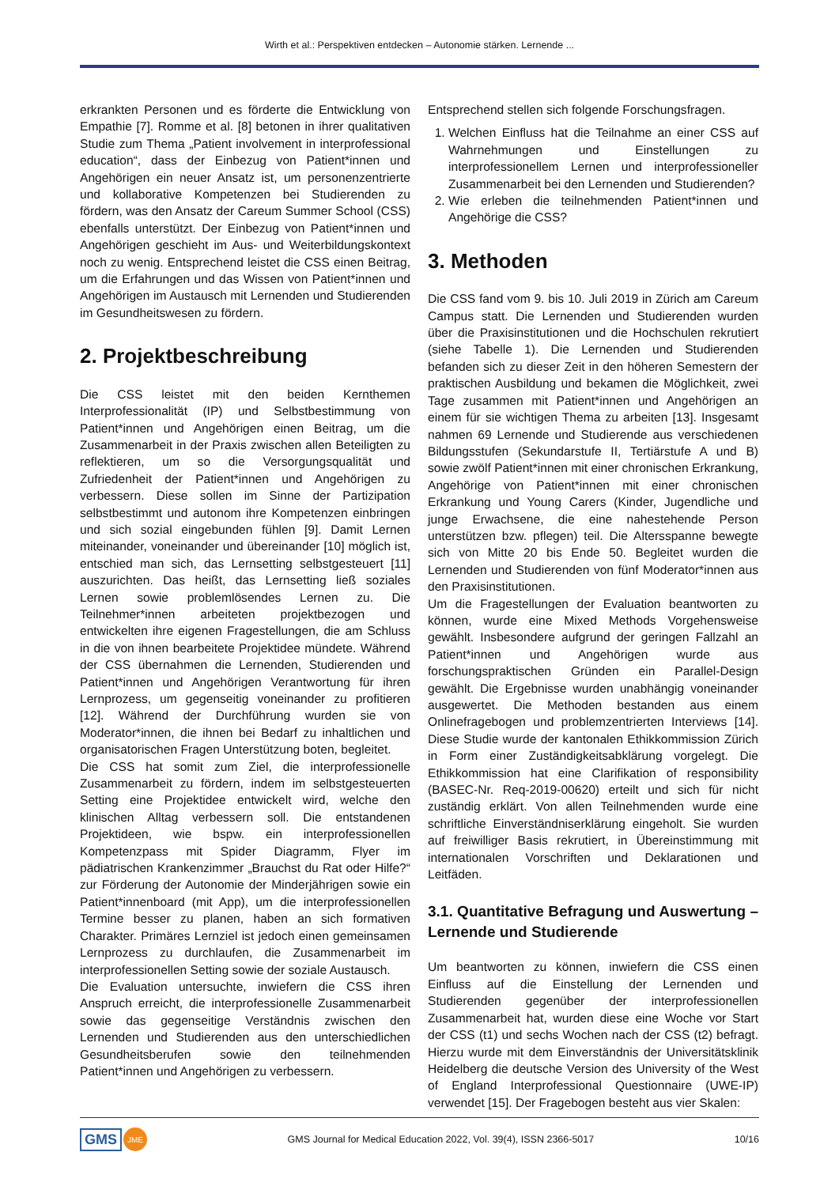Wirth et al.: Perspektiven entdecken – Autonomie stärken. Lernende ...
erkrankten Personen und es förderte die Entwicklung von Empathie [7]. Romme et al. [8] betonen in ihrer qualitativen Studie zum Thema „Patient involvement in interprofessional education“, dass der Einbezug von Patient*innen und Angehörigen ein neuer Ansatz ist, um personenzentrierte und kollaborative Kompetenzen bei Studierenden zu fördern, was den Ansatz der Careum Summer School (CSS) ebenfalls unterstützt. Der Einbezug von Patient*innen und Angehörigen geschieht im Aus- und Weiterbildungskontext noch zu wenig. Entsprechend leistet die CSS einen Beitrag, um die Erfahrungen und das Wissen von Patient*innen und Angehörigen im Austausch mit Lernenden und Studierenden im Gesundheitswesen zu fördern.
2. Projektbeschreibung
Die CSS leistet mit den beiden Kernthemen Interprofessionalität (IP) und Selbstbestimmung von Patient*innen und Angehörigen einen Beitrag, um die Zusammenarbeit in der Praxis zwischen allen Beteiligten zu reflektieren, um so die Versorgungsqualität und Zufriedenheit der Patient*innen und Angehörigen zu verbessern. Diese sollen im Sinne der Partizipation selbstbestimmt und autonom ihre Kompetenzen einbringen und sich sozial eingebunden fühlen [9]. Damit Lernen miteinander, voneinander und übereinander [10] möglich ist, entschied man sich, das Lernsetting selbstgesteuert [11] auszurichten. Das heißt, das Lernsetting ließ soziales Lernen sowie problemlösendes Lernen zu. Die Teilnehmer*innen arbeiteten projektbezogen und entwickelten ihre eigenen Fragestellungen, die am Schluss in die von ihnen bearbeitete Projektidee mündete. Während der CSS übernahmen die Lernenden, Studierenden und Patient*innen und Angehörigen Verantwortung für ihren Lernprozess, um gegenseitig voneinander zu profitieren [12]. Während der Durchführung wurden sie von Moderator*innen, die ihnen bei Bedarf zu inhaltlichen und organisatorischen Fragen Unterstützung boten, begleitet.
Die CSS hat somit zum Ziel, die interprofessionelle Zusammenarbeit zu fördern, indem im selbstgesteuerten Setting eine Projektidee entwickelt wird, welche den klinischen Alltag verbessern soll. Die entstandenen Projektideen, wie bspw. ein interprofessionellen Kompetenzpass mit Spider Diagramm, Flyer im pädiatrischen Krankenzimmer „Brauchst du Rat oder Hilfe?“ zur Förderung der Autonomie der Minderjährigen sowie ein Patient*innenboard (mit App), um die interprofessionellen Termine besser zu planen, haben an sich formativen Charakter. Primäres Lernziel ist jedoch einen gemeinsamen Lernprozess zu durchlaufen, die Zusammenarbeit im interprofessionellen Setting sowie der soziale Austausch.
Die Evaluation untersuchte, inwiefern die CSS ihren Anspruch erreicht, die interprofessionelle Zusammenarbeit sowie das gegenseitige Verständnis zwischen den Lernenden und Studierenden aus den unterschiedlichen Gesundheitsberufen sowie den teilnehmenden Patient*innen und Angehörigen zu verbessern.
Entsprechend stellen sich folgende Forschungsfragen.
1. Welchen Einfluss hat die Teilnahme an einer CSS auf Wahrnehmungen und Einstellungen zu interprofessionellem Lernen und interprofessioneller Zusammenarbeit bei den Lernenden und Studierenden?
2. Wie erleben die teilnehmenden Patient*innen und Angehörige die CSS?
3. Methoden
Die CSS fand vom 9. bis 10. Juli 2019 in Zürich am Careum Campus statt. Die Lernenden und Studierenden wurden über die Praxisinstitutionen und die Hochschulen rekrutiert (siehe Tabelle 1). Die Lernenden und Studierenden befanden sich zu dieser Zeit in den höheren Semestern der praktischen Ausbildung und bekamen die Möglichkeit, zwei Tage zusammen mit Patient*innen und Angehörigen an einem für sie wichtigen Thema zu arbeiten [13]. Insgesamt nahmen 69 Lernende und Studierende aus verschiedenen Bildungsstufen (Sekundarstufe II, Tertiärstufe A und B) sowie zwölf Patient*innen mit einer chronischen Erkrankung, Angehörige von Patient*innen mit einer chronischen Erkrankung und Young Carers (Kinder, Jugendliche und junge Erwachsene, die eine nahestehende Person unterstützen bzw. pflegen) teil. Die Altersspanne bewegte sich von Mitte 20 bis Ende 50. Begleitet wurden die Lernenden und Studierenden von fünf Moderator*innen aus den Praxisinstitutionen.
Um die Fragestellungen der Evaluation beantworten zu können, wurde eine Mixed Methods Vorgehensweise gewählt. Insbesondere aufgrund der geringen Fallzahl an Patient*innen und Angehörigen wurde aus forschungspraktischen Gründen ein Parallel-Design gewählt. Die Ergebnisse wurden unabhängig voneinander ausgewertet. Die Methoden bestanden aus einem Onlinefragebogen und problemzentrierten Interviews [14]. Diese Studie wurde der kantonalen Ethikkommission Zürich in Form einer Zuständigkeitsabklärung vorgelegt. Die Ethikkommission hat eine Clarifikation of responsibility (BASEC-Nr. Req-2019-00620) erteilt und sich für nicht zuständig erklärt. Von allen Teilnehmenden wurde eine schriftliche Einverständniserklärung eingeholt. Sie wurden auf freiwilliger Basis rekrutiert, in Übereinstimmung mit internationalen Vorschriften und Deklarationen und Leitfäden.
3.1. Quantitative Befragung und Auswertung – Lernende und Studierende
Um beantworten zu können, inwiefern die CSS einen Einfluss auf die Einstellung der Lernenden und Studierenden gegenüber der interprofessionellen Zusammenarbeit hat, wurden diese eine Woche vor Start der CSS (t1) und sechs Wochen nach der CSS (t2) befragt. Hierzu wurde mit dem Einverständnis der Universitätsklinik Heidelberg die deutsche Version des University of the West of England Interprofessional Questionnaire (UWE-IP) verwendet [15]. Der Fragebogen besteht aus vier Skalen:
GMS JME GMS Journal for Medical Education 2022, Vol. 39(4), ISSN 2366-5017 10/16